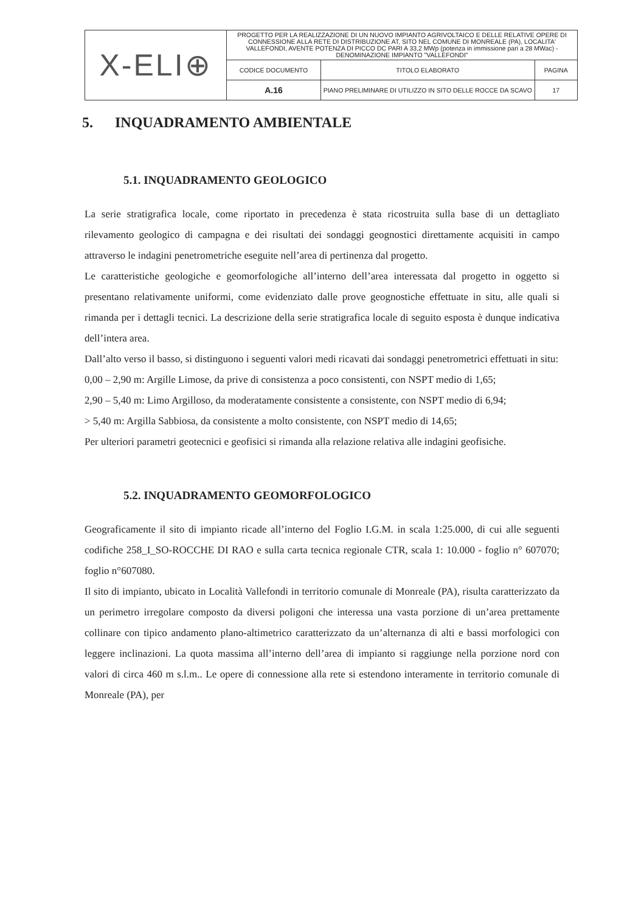| X-ELI⊕ | PROGETTO PER LA REALIZZAZIONE DI UN NUOVO IMPIANTO AGRIVOLTAICO E DELLE RELATIVE OPERE DI CONNESSIONE ALLA RETE DI DISTRIBUZIONE AT, SITO NEL COMUNE DI MONREALE (PA), LOCALITA' VALLEFONDI, AVENTE POTENZA DI PICCO DC PARI A 33,2 MWp (potenza in immissione pari a 28 MWac) - DENOMINAZIONE IMPIANTO "VALLEFONDI" | | |
| | CODICE DOCUMENTO | TITOLO ELABORATO | PAGINA |
| | A.16 | PIANO PRELIMINARE DI UTILIZZO IN SITO DELLE ROCCE DA SCAVO | 17 |
5. INQUADRAMENTO AMBIENTALE
5.1. INQUADRAMENTO GEOLOGICO
La serie stratigrafica locale, come riportato in precedenza è stata ricostruita sulla base di un dettagliato rilevamento geologico di campagna e dei risultati dei sondaggi geognostici direttamente acquisiti in campo attraverso le indagini penetrometriche eseguite nell’area di pertinenza dal progetto.
Le caratteristiche geologiche e geomorfologiche all’interno dell’area interessata dal progetto in oggetto si presentano relativamente uniformi, come evidenziato dalle prove geognostiche effettuate in situ, alle quali si rimanda per i dettagli tecnici. La descrizione della serie stratigrafica locale di seguito esposta è dunque indicativa dell’intera area.
Dall’alto verso il basso, si distinguono i seguenti valori medi ricavati dai sondaggi penetrometrici effettuati in situ:
0,00 – 2,90 m: Argille Limose, da prive di consistenza a poco consistenti, con NSPT medio di 1,65;
2,90 – 5,40 m: Limo Argilloso, da moderatamente consistente a consistente, con NSPT medio di 6,94;
> 5,40 m: Argilla Sabbiosa, da consistente a molto consistente, con NSPT medio di 14,65;
Per ulteriori parametri geotecnici e geofisici si rimanda alla relazione relativa alle indagini geofisiche.
5.2. INQUADRAMENTO GEOMORFOLOGICO
Geograficamente il sito di impianto ricade all’interno del Foglio I.G.M. in scala 1:25.000, di cui alle seguenti codifiche 258_I_SO-ROCCHE DI RAO e sulla carta tecnica regionale CTR, scala 1: 10.000 - foglio n° 607070; foglio n°607080.
Il sito di impianto, ubicato in Località Vallefondi in territorio comunale di Monreale (PA), risulta caratterizzato da un perimetro irregolare composto da diversi poligoni che interessa una vasta porzione di un’area prettamente collinare con tipico andamento plano-altimetrico caratterizzato da un’alternanza di alti e bassi morfologici con leggere inclinazioni. La quota massima all’interno dell’area di impianto si raggiunge nella porzione nord con valori di circa 460 m s.l.m.. Le opere di connessione alla rete si estendono interamente in territorio comunale di Monreale (PA), per